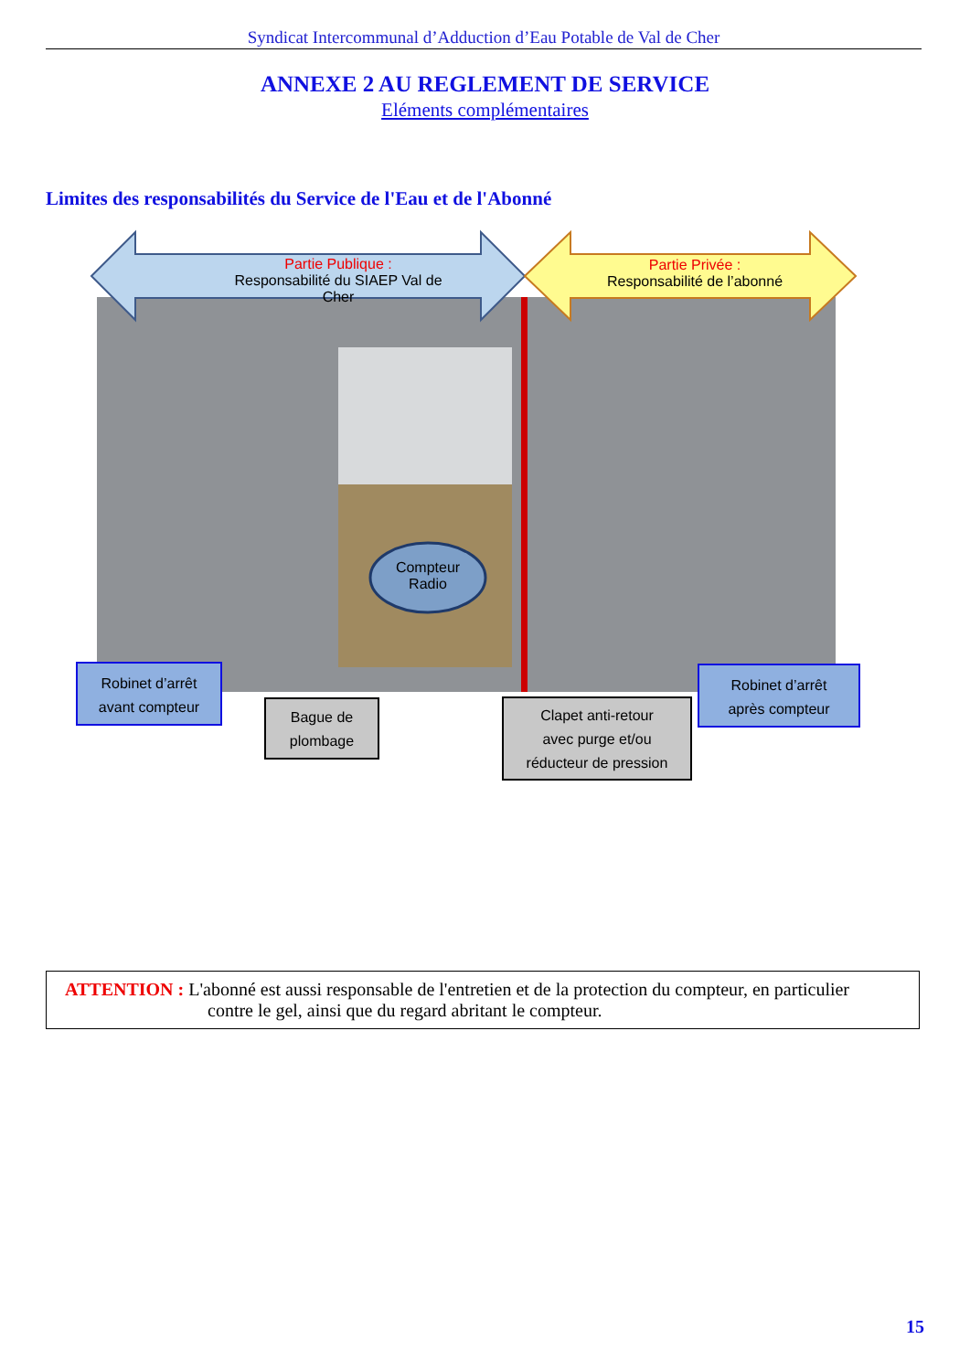Syndicat Intercommunal d’Adduction d’Eau Potable de Val de Cher
ANNEXE 2 AU REGLEMENT DE SERVICE
Eléments complémentaires
Limites des responsabilités du Service de l'Eau et de l'Abonné
Partie Publique :
Responsabilité du SIAEP Val de Cher
Partie Privée :
Responsabilité de l’abonné
Compteur
Radio
Robinet d’arrêt
avant compteur
Robinet d’arrêt
après compteur
Bague de
plombage
Clapet anti-retour
avec purge et/ou
réducteur de pression
ATTENTION : L'abonné est aussi responsable de l'entretien et de la protection du compteur, en particulier
contre le gel, ainsi que du regard abritant le compteur.
15